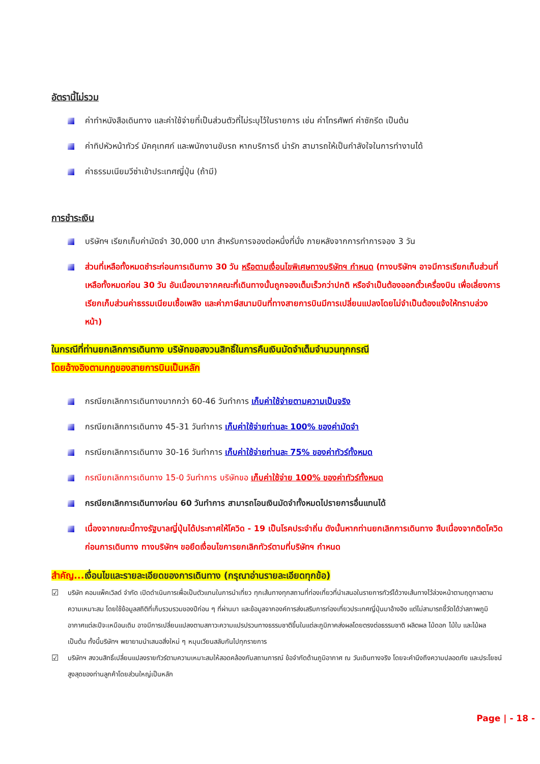อัตรานี้ไม่รวม
ค่าทำหนังสือเดินทาง และค่าใช้จ่ายที่เป็นส่วนตัวที่ไม่ระบุไว้ในรายการ เช่น ค่าโทรศัพท์ ค่าซักรีด เป็นต้น
ค่าทิปหัวหน้าทัวร์ มัคคุเทศก์ และพนักงานขับรถ หากบริการดี น่ารัก สามารถให้เป็นกำลังใจในการทำงานได้
ค่าธรรมเนียมวีซ่าเข้าประเทศญี่ปุ่น (ถ้ามี)
การชำระเงิน
บริษัทฯ เรียกเก็บค่ามัดจำ 30,000 บาท สำหรับการจองต่อหนึ่งที่นั่ง ภายหลังจากการทำการจอง 3 วัน
ส่วนที่เหลือทั้งหมดชำระก่อนการเดินทาง 30 วัน หรือตามเงื่อนไขพิเศษทางบริษัทฯ กำหนด (ทางบริษัทฯ อาจมีการเรียกเก็บส่วนที่เหลือทั้งหมดก่อน 30 วัน อันเนื่องมาจากคณะที่เดินทางนั้นถูกจองเต็มเร็วกว่าปกติ หรือจำเป็นต้องออกตั๋วเครื่องบิน เพื่อเลี่ยงการเรียกเก็บส่วนค่าธรรมเนียมเชื้อเพลิง และค่าภาษีสนามบินที่ทางสายการบินมีการเปลี่ยนแปลงโดยไม่จำเป็นต้องแจ้งให้ทราบล่วงหน้า)
ในกรณีที่ท่านยกเลิกการเดินทาง บริษัทขอสงวนสิทธิ์ในการคืนเงินมัดจำเต็มจำนวนทุกกรณี
โดยอ้างอิงตามกฎของสายการบินเป็นหลัก
กรณียกเลิกการเดินทางมากกว่า 60-46 วันทำการ เก็บค่าใช้จ่ายตามความเป็นจริง
กรณียกเลิกการเดินทาง 45-31 วันทำการ เก็บค่าใช้จ่ายท่านละ 100% ของค่ามัดจำ
กรณียกเลิกการเดินทาง 30-16 วันทำการ เก็บค่าใช้จ่ายท่านละ 75% ของค่าทัวร์ทั้งหมด
กรณียกเลิกการเดินทาง 15-0 วันทำการ บริษัทขอ เก็บค่าใช้จ่าย 100% ของค่าทัวร์ทั้งหมด
กรณียกเลิกการเดินทางก่อน 60 วันทำการ สามารถโอนเงินมัดจำทั้งหมดไปรายการอื่นแทนได้
เนื่องจากขณะนี้ทางรัฐบาลญี่ปุ่นได้ประกาศให้โควิด - 19 เป็นโรคประจำถิ่น ดังนั้นหากท่านยกเลิกการเดินทาง สืบเนื่องจากติดโควิดก่อนการเดินทาง ทางบริษัทฯ ขอยึดเงื่อนไขการยกเลิกทัวร์ตามที่บริษัทฯ กำหนด
สำคัญ... เงื่อนไขและรายละเอียดของการเดินทาง (กรุณาอ่านรายละเอียดทุกข้อ)
☑ บริษัท คอมแพ็คเวิลด์ จำกัด เปิดดำเนินการเพื่อเป็นตัวแทนในการนำเที่ยว ทุกเส้นทางทุกสถานที่ท่องเที่ยวที่นำเสนอในรายการทัวร์ได้วางเส้นทางไว้ล่วงหน้าตามฤดูกาลตามความเหมาะสม โดยใช้ข้อมูลสถิติที่เก็บรวบรวมของปีก่อน ๆ ที่ผ่านมา และข้อมูลจากองค์การส่งเสริมการท่องเที่ยวประเทศญี่ปุ่นมาอ้างอิง แต่ไม่สามารถชี้วัดได้ว่าสภาพภูมิอากาศแต่ละปีจะเหมือนเดิม อาจมีการเปลี่ยนแปลงตามสภาวะความแปรปรวนทางธรรมชาติขึ้นในแต่ละภูมิภาคส่งผลโดยตรงต่อธรรมชาติ ผลิตผล ไม้ดอก ไม้ใบ และไม้ผล เป็นต้น ทั้งนี้บริษัทฯ พยายามนำเสนอสิ่งใหม่ ๆ หมุนเวียนสลับกันไปทุกรายการ
☑ บริษัทฯ สงวนสิทธิ์เปลี่ยนแปลงรายทัวร์ตามความเหมาะสมให้สอดคล้องกับสถานการณ์ ข้อจำกัดด้านภูมิอากาศ ณ วันเดินทางจริง โดยจะคำนึงถึงความปลอดภัย และประโยชน์สูงสุดของท่านลูกค้าโดยส่วนใหญ่เป็นหลัก
Page | - 18 -